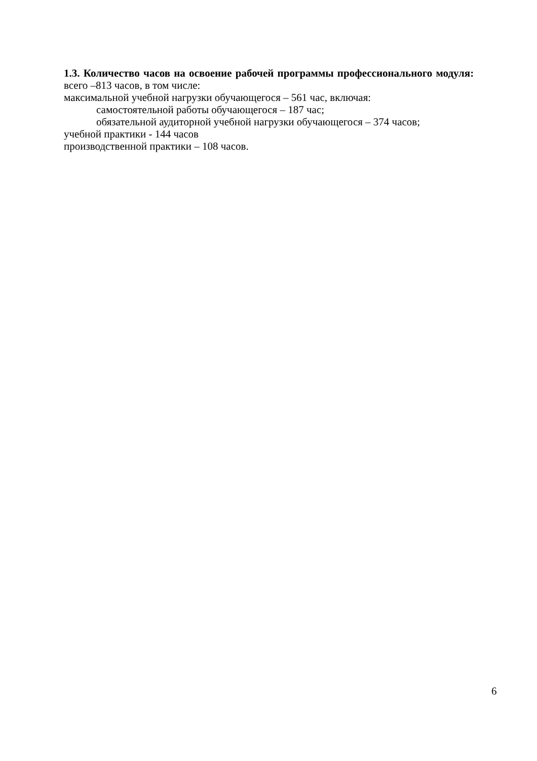1.3. Количество часов на освоение рабочей программы профессионального модуля:
всего –813 часов, в том числе:
максимальной учебной нагрузки обучающегося – 561 час, включая:
самостоятельной работы обучающегося – 187 час;
обязательной аудиторной учебной нагрузки обучающегося – 374 часов;
учебной практики - 144 часов
производственной практики – 108 часов.
6